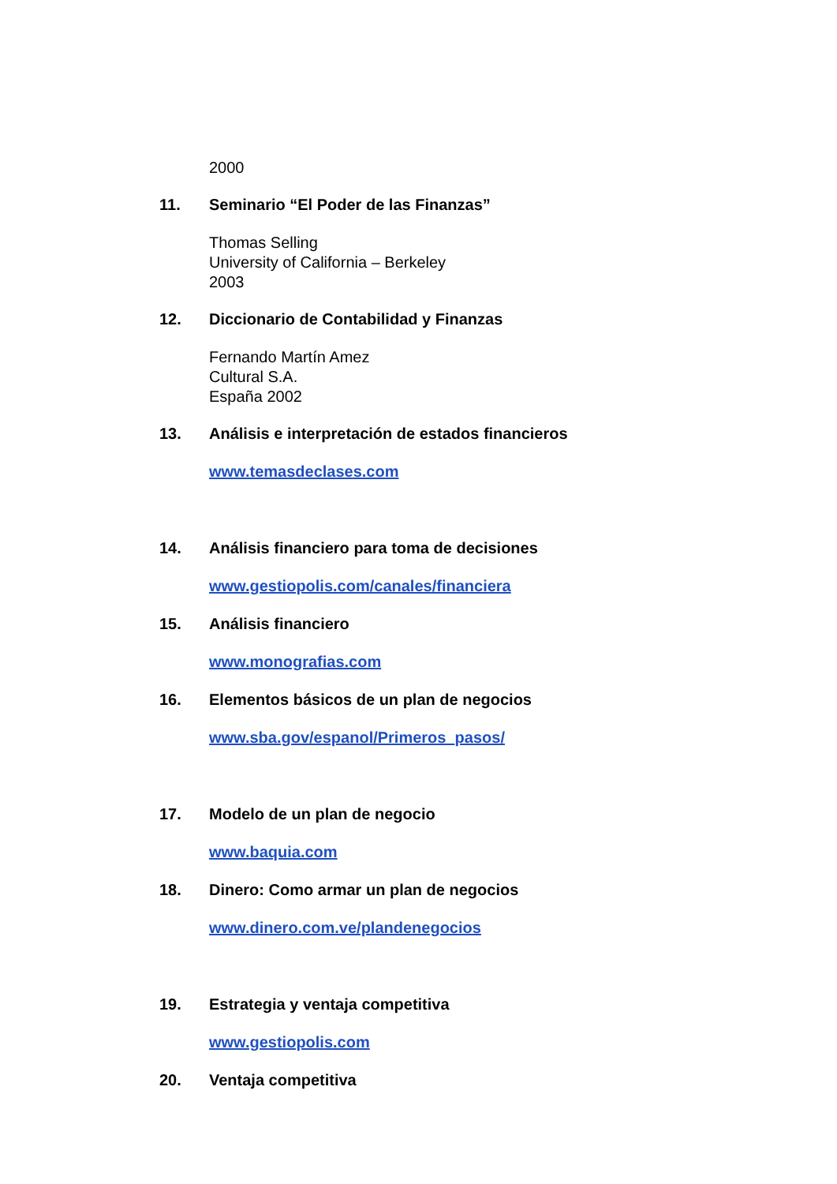2000
11. Seminario “El Poder de las Finanzas”
Thomas Selling
University of California – Berkeley
2003
12. Diccionario de Contabilidad y Finanzas
Fernando Martín Amez
Cultural S.A.
España 2002
13. Análisis e interpretación de estados financieros
www.temasdeclases.com
14. Análisis financiero para toma de decisiones
www.gestiopolis.com/canales/financiera
15. Análisis financiero
www.monografias.com
16. Elementos básicos de un plan de negocios
www.sba.gov/espanol/Primeros_pasos/
17. Modelo de un plan de negocio
www.baquia.com
18. Dinero: Como armar un plan de negocios
www.dinero.com.ve/plandenegocios
19. Estrategia y ventaja competitiva
www.gestiopolis.com
20. Ventaja competitiva